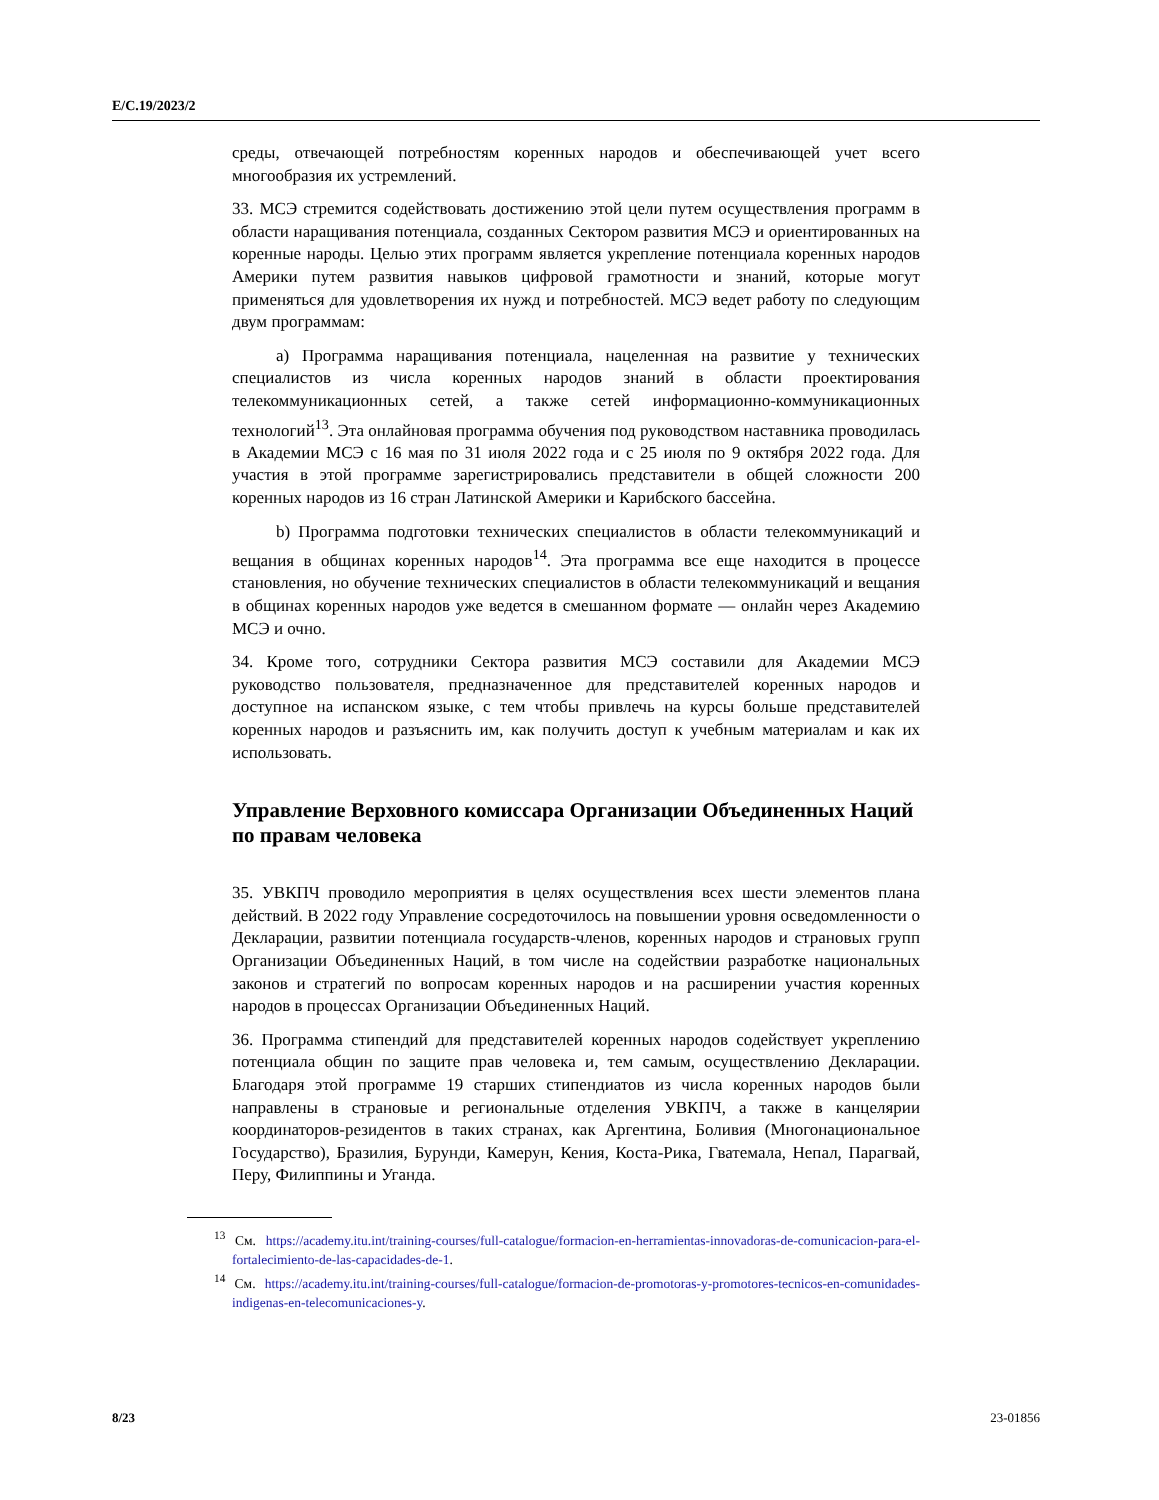E/C.19/2023/2
среды, отвечающей потребностям коренных народов и обеспечивающей учет всего многообразия их устремлений.
33. МСЭ стремится содействовать достижению этой цели путем осуществления программ в области наращивания потенциала, созданных Сектором развития МСЭ и ориентированных на коренные народы. Целью этих программ является укрепление потенциала коренных народов Америки путем развития навыков цифровой грамотности и знаний, которые могут применяться для удовлетворения их нужд и потребностей. МСЭ ведет работу по следующим двум программам:
a) Программа наращивания потенциала, нацеленная на развитие у технических специалистов из числа коренных народов знаний в области проектирования телекоммуникационных сетей, а также сетей информационно-коммуникационных технологий<sup>13</sup>. Эта онлайновая программа обучения под руководством наставника проводилась в Академии МСЭ с 16 мая по 31 июля 2022 года и с 25 июля по 9 октября 2022 года. Для участия в этой программе зарегистрировались представители в общей сложности 200 коренных народов из 16 стран Латинской Америки и Карибского бассейна.
b) Программа подготовки технических специалистов в области телекоммуникаций и вещания в общинах коренных народов<sup>14</sup>. Эта программа все еще находится в процессе становления, но обучение технических специалистов в области телекоммуникаций и вещания в общинах коренных народов уже ведется в смешанном формате — онлайн через Академию МСЭ и очно.
34. Кроме того, сотрудники Сектора развития МСЭ составили для Академии МСЭ руководство пользователя, предназначенное для представителей коренных народов и доступное на испанском языке, с тем чтобы привлечь на курсы больше представителей коренных народов и разъяснить им, как получить доступ к учебным материалам и как их использовать.
Управление Верховного комиссара Организации Объединенных Наций по правам человека
35. УВКПЧ проводило мероприятия в целях осуществления всех шести элементов плана действий. В 2022 году Управление сосредоточилось на повышении уровня осведомленности о Декларации, развитии потенциала государств-членов, коренных народов и страновых групп Организации Объединенных Наций, в том числе на содействии разработке национальных законов и стратегий по вопросам коренных народов и на расширении участия коренных народов в процессах Организации Объединенных Наций.
36. Программа стипендий для представителей коренных народов содействует укреплению потенциала общин по защите прав человека и, тем самым, осуществлению Декларации. Благодаря этой программе 19 старших стипендиатов из числа коренных народов были направлены в страновые и региональные отделения УВКПЧ, а также в канцелярии координаторов-резидентов в таких странах, как Аргентина, Боливия (Многонациональное Государство), Бразилия, Бурунди, Камерун, Кения, Коста-Рика, Гватемала, Непал, Парагвай, Перу, Филиппины и Уганда.
<sup>13</sup> См. https://academy.itu.int/training-courses/full-catalogue/formacion-en-herramientas-innovadoras-de-comunicacion-para-el-fortalecimiento-de-las-capacidades-de-1.
<sup>14</sup> См. https://academy.itu.int/training-courses/full-catalogue/formacion-de-promotoras-y-promotores-tecnicos-en-comunidades-indigenas-en-telecomunicaciones-y.
8/23 23-01856